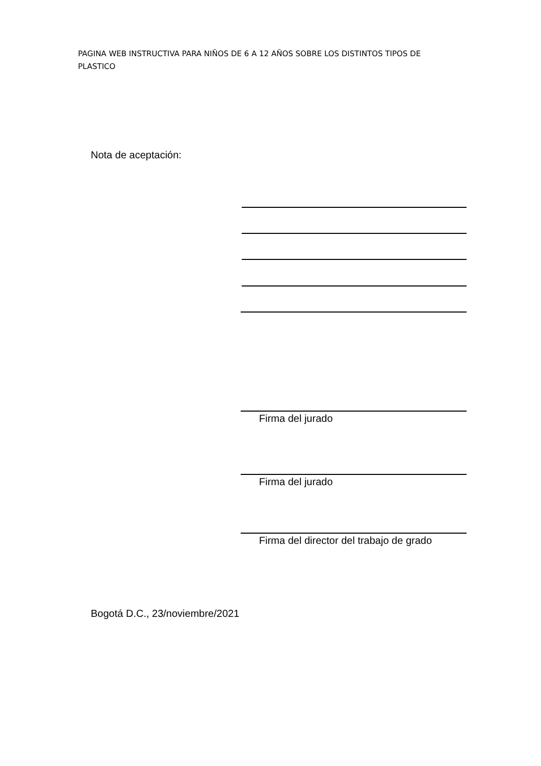PAGINA WEB INSTRUCTIVA PARA NIÑOS DE 6 A 12 AÑOS SOBRE LOS DISTINTOS TIPOS DE PLASTICO
Nota de aceptación:
Firma del jurado
Firma del jurado
Firma del director del trabajo de grado
Bogotá D.C., 23/noviembre/2021